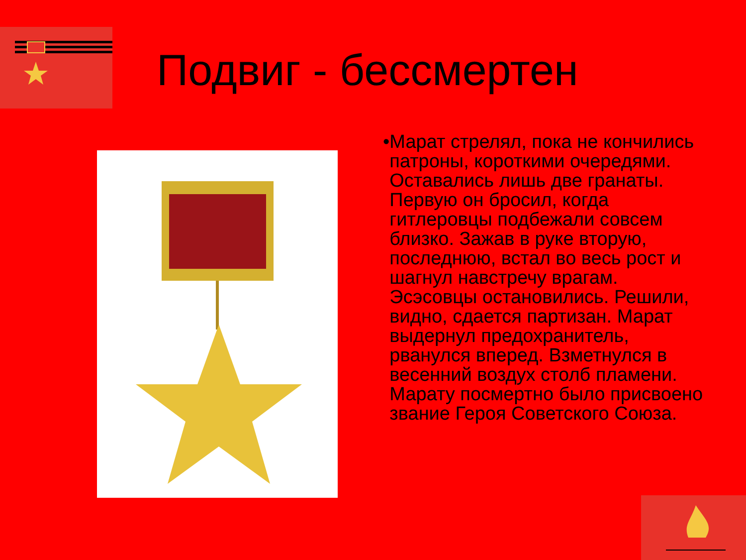Подвиг - бессмертен
• Марат стрелял, пока не кончились патроны, короткими очередями. Оставались лишь две гранаты. Первую он бросил, когда гитлеровцы подбежали совсем близко. Зажав в руке вторую, последнюю, встал во весь рост и шагнул навстречу врагам. Эсэсовцы остановились. Решили, видно, сдается партизан. Марат выдернул предохранитель, рванулся вперед. Взметнулся в весенний воздух столб пламени. Марату посмертно было присвоено звание Героя Советского Союза.